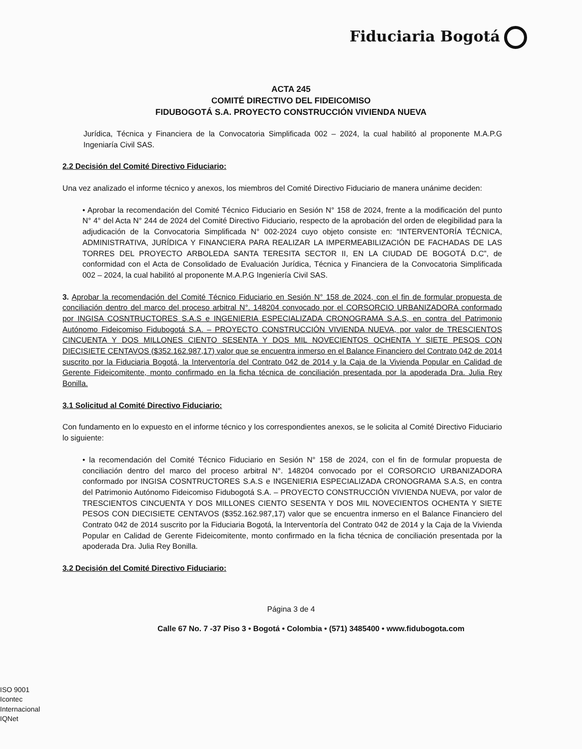Fiduciaria Bogotá
ACTA 245
COMITÉ DIRECTIVO DEL FIDEICOMISO
FIDUBOGOTÁ S.A. PROYECTO CONSTRUCCIÓN VIVIENDA NUEVA
Jurídica, Técnica y Financiera de la Convocatoria Simplificada 002 – 2024, la cual habilitó al proponente M.A.P.G Ingeniaría Civil SAS.
2.2 Decisión del Comité Directivo Fiduciario:
Una vez analizado el informe técnico y anexos, los miembros del Comité Directivo Fiduciario de manera unánime deciden:
• Aprobar la recomendación del Comité Técnico Fiduciario en Sesión N° 158 de 2024, frente a la modificación del punto N° 4° del Acta N° 244 de 2024 del Comité Directivo Fiduciario, respecto de la aprobación del orden de elegibilidad para la adjudicación de la Convocatoria Simplificada N° 002-2024 cuyo objeto consiste en: “INTERVENTORÍA TÉCNICA, ADMINISTRATIVA, JURÍDICA Y FINANCIERA PARA REALIZAR LA IMPERMEABILIZACIÓN DE FACHADAS DE LAS TORRES DEL PROYECTO ARBOLEDA SANTA TERESITA SECTOR II, EN LA CIUDAD DE BOGOTÁ D.C”, de conformidad con el Acta de Consolidado de Evaluación Jurídica, Técnica y Financiera de la Convocatoria Simplificada 002 – 2024, la cual habilitó al proponente M.A.P.G Ingeniería Civil SAS.
3. Aprobar la recomendación del Comité Técnico Fiduciario en Sesión N° 158 de 2024, con el fin de formular propuesta de conciliación dentro del marco del proceso arbitral N°. 148204 convocado por el CORSORCIO URBANIZADORA conformado por INGISA COSNTRUCTORES S.A.S e INGENIERIA ESPECIALIZADA CRONOGRAMA S.A.S, en contra del Patrimonio Autónomo Fideicomiso Fidubogotá S.A. – PROYECTO CONSTRUCCIÓN VIVIENDA NUEVA, por valor de TRESCIENTOS CINCUENTA Y DOS MILLONES CIENTO SESENTA Y DOS MIL NOVECIENTOS OCHENTA Y SIETE PESOS CON DIECISIETE CENTAVOS ($352.162.987,17) valor que se encuentra inmerso en el Balance Financiero del Contrato 042 de 2014 suscrito por la Fiduciaria Bogotá, la Interventoría del Contrato 042 de 2014 y la Caja de la Vivienda Popular en Calidad de Gerente Fideicomitente, monto confirmado en la ficha técnica de conciliación presentada por la apoderada Dra. Julia Rey Bonilla.
3.1 Solicitud al Comité Directivo Fiduciario:
Con fundamento en lo expuesto en el informe técnico y los correspondientes anexos, se le solicita al Comité Directivo Fiduciario lo siguiente:
• la recomendación del Comité Técnico Fiduciario en Sesión N° 158 de 2024, con el fin de formular propuesta de conciliación dentro del marco del proceso arbitral N°. 148204 convocado por el CORSORCIO URBANIZADORA conformado por INGISA COSNTRUCTORES S.A.S e INGENIERIA ESPECIALIZADA CRONOGRAMA S.A.S, en contra del Patrimonio Autónomo Fideicomiso Fidubogotá S.A. – PROYECTO CONSTRUCCIÓN VIVIENDA NUEVA, por valor de TRESCIENTOS CINCUENTA Y DOS MILLONES CIENTO SESENTA Y DOS MIL NOVECIENTOS OCHENTA Y SIETE PESOS CON DIECISIETE CENTAVOS ($352.162.987,17) valor que se encuentra inmerso en el Balance Financiero del Contrato 042 de 2014 suscrito por la Fiduciaria Bogotá, la Interventoría del Contrato 042 de 2014 y la Caja de la Vivienda Popular en Calidad de Gerente Fideicomitente, monto confirmado en la ficha técnica de conciliación presentada por la apoderada Dra. Julia Rey Bonilla.
3.2 Decisión del Comité Directivo Fiduciario:
Página 3 de 4
Calle 67 No. 7 -37 Piso 3 • Bogotá • Colombia • (571) 3485400 • www.fidubogota.com
ISO 9001
Icontec Internacional
IQNet